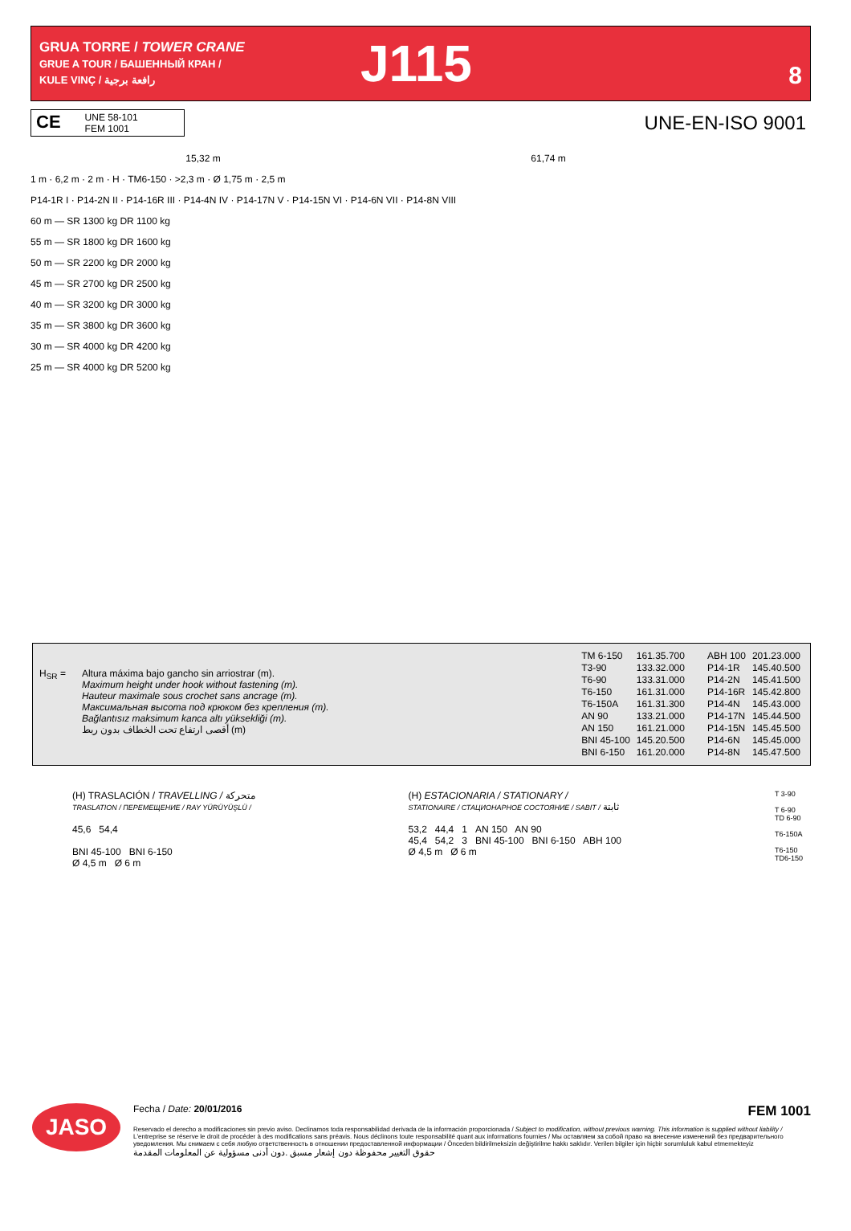GRUA TORRE / TOWER CRANE
GRUE A TOUR / БАШЕННЫЙ КРАН /
KULE VINÇ / رافعة برجية
J115
8
CE UNE 58-101
FEM 1001
UNE-EN-ISO 9001
15,32 m 61,74 m
1 m · 6,2 m · 2 m · H · TM6-150 · >2,3 m · Ø 1,75 m · 2,5 m
P14-1R I · P14-2N II · P14-16R III · P14-4N IV · P14-17N V · P14-15N VI · P14-6N VII · P14-8N VIII
60 m — SR 1300 kg DR 1100 kg
55 m — SR 1800 kg DR 1600 kg
50 m — SR 2200 kg DR 2000 kg
45 m — SR 2700 kg DR 2500 kg
40 m — SR 3200 kg DR 3000 kg
35 m — SR 3800 kg DR 3600 kg
30 m — SR 4000 kg DR 4200 kg
25 m — SR 4000 kg DR 5200 kg
H<sub>SR</sub> = Altura máxima bajo gancho sin arriostrar (m).
Maximum height under hook without fastening (m).
Hauteur maximale sous crochet sans ancrage (m).
Максимальная высота под крюком без крепления (m).
Bağlantısız maksimum kanca altı yüksekliği (m).
أقصى ارتفاع تحت الخطاف بدون ربط (m)
| TM 6-150 | 161.35.700 |
| T3-90 | 133.32.000 |
| T6-90 | 133.31.000 |
| T6-150 | 161.31.000 |
| T6-150A | 161.31.300 |
| AN 90 | 133.21.000 |
| AN 150 | 161.21.000 |
| BNI 45-100 | 145.20.500 |
| BNI 6-150 | 161.20.000 |
| ABH 100 | 201.23.000 |
| P14-1R | 145.40.500 |
| P14-2N | 145.41.500 |
| P14-16R | 145.42.800 |
| P14-4N | 145.43.000 |
| P14-17N | 145.44.500 |
| P14-15N | 145.45.500 |
| P14-6N | 145.45.000 |
| P14-8N | 145.47.500 |
(H) TRASLACIÓN / TRAVELLING / متحركة
TRASLATION / ПЕРЕМЕЩЕНИЕ / RAY YÜRÜYÜŞLÜ /
45,6 54,4
BNI 45-100 BNI 6-150
Ø 4,5 m Ø 6 m
(H) ESTACIONARIA / STATIONARY /
STATIONAIRE / СТАЦИОНАРНОЕ СОСТОЯНИЕ / SABIT / ثابتة
53,2 44,4 1 AN 150 AN 90
45,4 54,2 3 BNI 45-100 BNI 6-150 ABH 100
Ø 4,5 m Ø 6 m
T 3-90
T 6-90
TD 6-90
T6-150A
T6-150
TD6-150
JASO
Fecha / Date: 20/01/2016 FEM 1001
Reservado el derecho a modificaciones sin previo aviso. Declinamos toda responsabilidad derivada de la información proporcionada / Subject to modification, without previous warning. This information is supplied without liability / L'entreprise se réserve le droit de procéder à des modifications sans préavis. Nous déclinons toute responsabilité quant aux informations fournies / Мы оставляем за собой право на внесение изменений без предварительного уведомления. Мы снимаем с себя любую ответственность в отношении предоставленной информации / Önceden bildirilmeksizin değiştirilme hakkı saklıdır. Verilen bilgiler için hiçbir sorumluluk kabul etmemekteyiz
حقوق التغيير محفوظة دون إشعار مسبق .دون أدنى مسؤولية عن المعلومات المقدمة